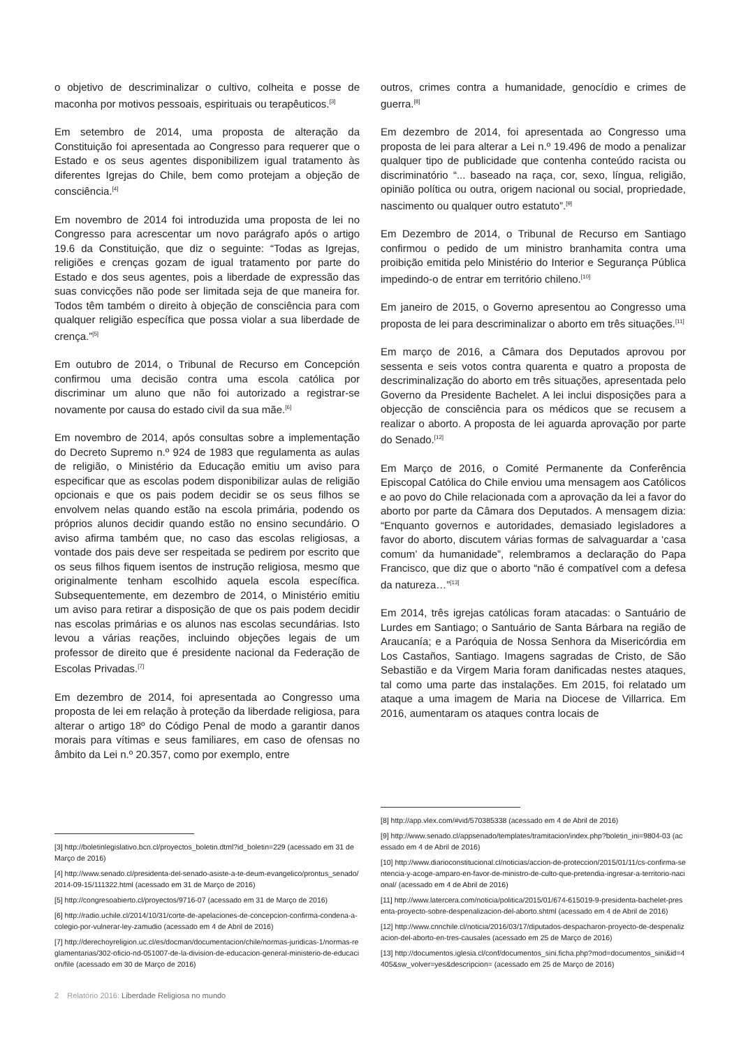o objetivo de descriminalizar o cultivo, colheita e posse de maconha por motivos pessoais, espirituais ou terapêuticos.<sup>[3]</sup>
Em setembro de 2014, uma proposta de alteração da Constituição foi apresentada ao Congresso para requerer que o Estado e os seus agentes disponibilizem igual tratamento às diferentes Igrejas do Chile, bem como protejam a objeção de consciência.<sup>[4]</sup>
Em novembro de 2014 foi introduzida uma proposta de lei no Congresso para acrescentar um novo parágrafo após o artigo 19.6 da Constituição, que diz o seguinte: “Todas as Igrejas, religiões e crenças gozam de igual tratamento por parte do Estado e dos seus agentes, pois a liberdade de expressão das suas convicções não pode ser limitada seja de que maneira for. Todos têm também o direito à objeção de consciência para com qualquer religião específica que possa violar a sua liberdade de crença.”<sup>[5]</sup>
Em outubro de 2014, o Tribunal de Recurso em Concepción confirmou uma decisão contra uma escola católica por discriminar um aluno que não foi autorizado a registrar-se novamente por causa do estado civil da sua mãe.<sup>[6]</sup>
Em novembro de 2014, após consultas sobre a implementação do Decreto Supremo n.º 924 de 1983 que regulamenta as aulas de religião, o Ministério da Educação emitiu um aviso para especificar que as escolas podem disponibilizar aulas de religião opcionais e que os pais podem decidir se os seus filhos se envolvem nelas quando estão na escola primária, podendo os próprios alunos decidir quando estão no ensino secundário. O aviso afirma também que, no caso das escolas religiosas, a vontade dos pais deve ser respeitada se pedirem por escrito que os seus filhos fiquem isentos de instrução religiosa, mesmo que originalmente tenham escolhido aquela escola específica. Subsequentemente, em dezembro de 2014, o Ministério emitiu um aviso para retirar a disposição de que os pais podem decidir nas escolas primárias e os alunos nas escolas secundárias. Isto levou a várias reações, incluindo objeções legais de um professor de direito que é presidente nacional da Federação de Escolas Privadas.<sup>[7]</sup>
Em dezembro de 2014, foi apresentada ao Congresso uma proposta de lei em relação à proteção da liberdade religiosa, para alterar o artigo 18º do Código Penal de modo a garantir danos morais para vítimas e seus familiares, em caso de ofensas no âmbito da Lei n.º 20.357, como por exemplo, entre
[3] http://boletinlegislativo.bcn.cl/proyectos_boletin.dtml?id_boletin=229 (acessado em 31 de Março de 2016)
[4] http://www.senado.cl/presidenta-del-senado-asiste-a-te-deum-evangelico/prontus_senado/2014-09-15/111322.html (acessado em 31 de Março de 2016)
[5] http://congresoabierto.cl/proyectos/9716-07 (acessado em 31 de Março de 2016)
[6] http://radio.uchile.cl/2014/10/31/corte-de-apelaciones-de-concepcion-confirma-condena-a-colegio-por-vulnerar-ley-zamudio (acessado em 4 de Abril de 2016)
[7] http://derechoyreligion.uc.cl/es/docman/documentacion/chile/normas-juridicas-1/normas-reglamentarias/302-oficio-nd-051007-de-la-division-de-educacion-general-ministerio-de-educacion/file (acessado em 30 de Março de 2016)
outros, crimes contra a humanidade, genocídio e crimes de guerra.<sup>[8]</sup>
Em dezembro de 2014, foi apresentada ao Congresso uma proposta de lei para alterar a Lei n.º 19.496 de modo a penalizar qualquer tipo de publicidade que contenha conteúdo racista ou discriminatório “... baseado na raça, cor, sexo, língua, religião, opinião política ou outra, origem nacional ou social, propriedade, nascimento ou qualquer outro estatuto”.<sup>[9]</sup>
Em Dezembro de 2014, o Tribunal de Recurso em Santiago confirmou o pedido de um ministro branhamita contra uma proibição emitida pelo Ministério do Interior e Segurança Pública impedindo-o de entrar em território chileno.<sup>[10]</sup>
Em janeiro de 2015, o Governo apresentou ao Congresso uma proposta de lei para descriminalizar o aborto em três situações.<sup>[11]</sup>
Em março de 2016, a Câmara dos Deputados aprovou por sessenta e seis votos contra quarenta e quatro a proposta de descriminalização do aborto em três situações, apresentada pelo Governo da Presidente Bachelet. A lei inclui disposições para a objecção de consciência para os médicos que se recusem a realizar o aborto. A proposta de lei aguarda aprovação por parte do Senado.<sup>[12]</sup>
Em Março de 2016, o Comité Permanente da Conferência Episcopal Católica do Chile enviou uma mensagem aos Católicos e ao povo do Chile relacionada com a aprovação da lei a favor do aborto por parte da Câmara dos Deputados. A mensagem dizia: “Enquanto governos e autoridades, demasiado legisladores a favor do aborto, discutem várias formas de salvaguardar a ‘casa comum’ da humanidade”, relembramos a declaração do Papa Francisco, que diz que o aborto “não é compatível com a defesa da natureza…”<sup>[13]</sup>
Em 2014, três igrejas católicas foram atacadas: o Santuário de Lurdes em Santiago; o Santuário de Santa Bárbara na região de Araucanía; e a Paróquia de Nossa Senhora da Misericórdia em Los Castaños, Santiago. Imagens sagradas de Cristo, de São Sebastião e da Virgem Maria foram danificadas nestes ataques, tal como uma parte das instalações. Em 2015, foi relatado um ataque a uma imagem de Maria na Diocese de Villarrica. Em 2016, aumentaram os ataques contra locais de
[8] http://app.vlex.com/#vid/570385338 (acessado em 4 de Abril de 2016)
[9] http://www.senado.cl/appsenado/templates/tramitacion/index.php?boletin_ini=9804-03 (acessado em 4 de Abril de 2016)
[10] http://www.diarioconstitucional.cl/noticias/accion-de-proteccion/2015/01/11/cs-confirma-sentencia-y-acoge-amparo-en-favor-de-ministro-de-culto-que-pretendia-ingresar-a-territorio-nacional/ (acessado em 4 de Abril de 2016)
[11] http://www.latercera.com/noticia/politica/2015/01/674-615019-9-presidenta-bachelet-presenta-proyecto-sobre-despenalizacion-del-aborto.shtml (acessado em 4 de Abril de 2016)
[12] http://www.cnnchile.cl/noticia/2016/03/17/diputados-despacharon-proyecto-de-despenalizacion-del-aborto-en-tres-causales (acessado em 25 de Março de 2016)
[13] http://documentos.iglesia.cl/conf/documentos_sini.ficha.php?mod=documentos_sini&id=4405&sw_volver=yes&descripcion= (acessado em 25 de Março de 2016)
2 Relatório 2016: Liberdade Religiosa no mundo